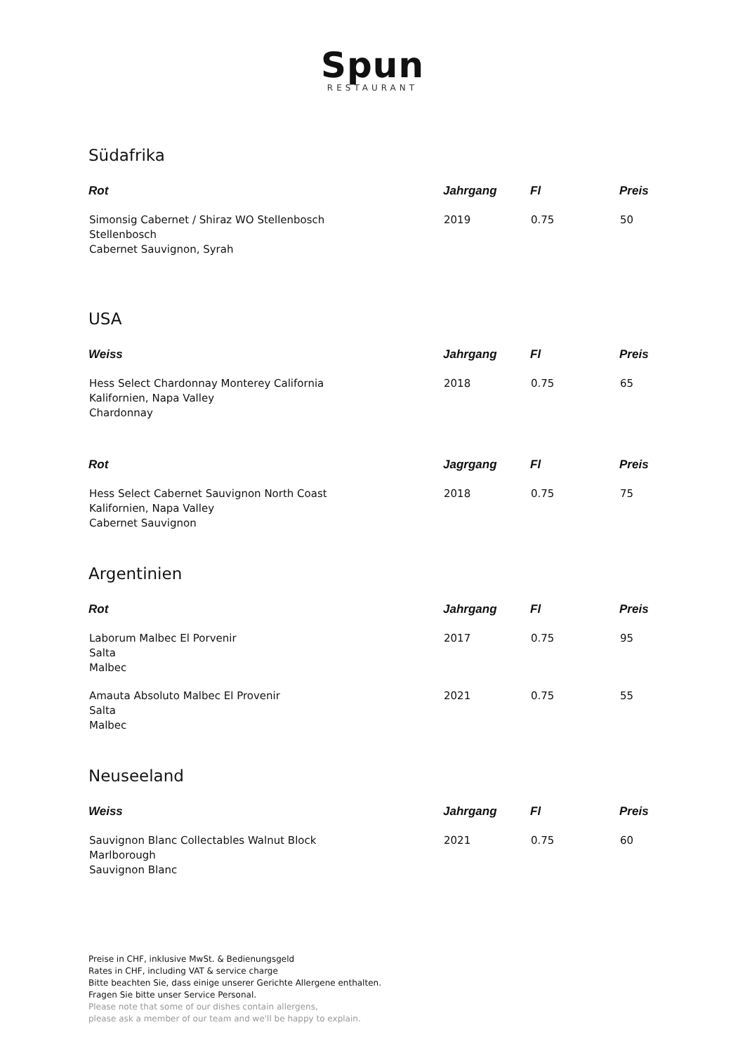Spun
RESTAURANT
Südafrika
| Rot | Jahrgang | Fl | Preis |
| --- | --- | --- | --- |
| Simonsig Cabernet / Shiraz WO Stellenbosch Stellenbosch Cabernet Sauvignon, Syrah | 2019 | 0.75 | 50 |
USA
| Weiss | Jahrgang | Fl | Preis |
| --- | --- | --- | --- |
| Hess Select Chardonnay Monterey California Kalifornien, Napa Valley Chardonnay | 2018 | 0.75 | 65 |
| Rot | Jagrgang | Fl | Preis |
| Hess Select Cabernet Sauvignon North Coast Kalifornien, Napa Valley Cabernet Sauvignon | 2018 | 0.75 | 75 |
Argentinien
| Rot | Jahrgang | Fl | Preis |
| --- | --- | --- | --- |
| Laborum Malbec El Porvenir Salta Malbec | 2017 | 0.75 | 95 |
| Amauta Absoluto Malbec El Provenir Salta Malbec | 2021 | 0.75 | 55 |
Neuseeland
| Weiss | Jahrgang | Fl | Preis |
| --- | --- | --- | --- |
| Sauvignon Blanc Collectables Walnut Block Marlborough Sauvignon Blanc | 2021 | 0.75 | 60 |
Preise in CHF, inklusive MwSt. & Bedienungsgeld
Rates in CHF, including VAT & service charge
Bitte beachten Sie, dass einige unserer Gerichte Allergene enthalten.
Fragen Sie bitte unser Service Personal.
Please note that some of our dishes contain allergens,
please ask a member of our team and we'll be happy to explain.